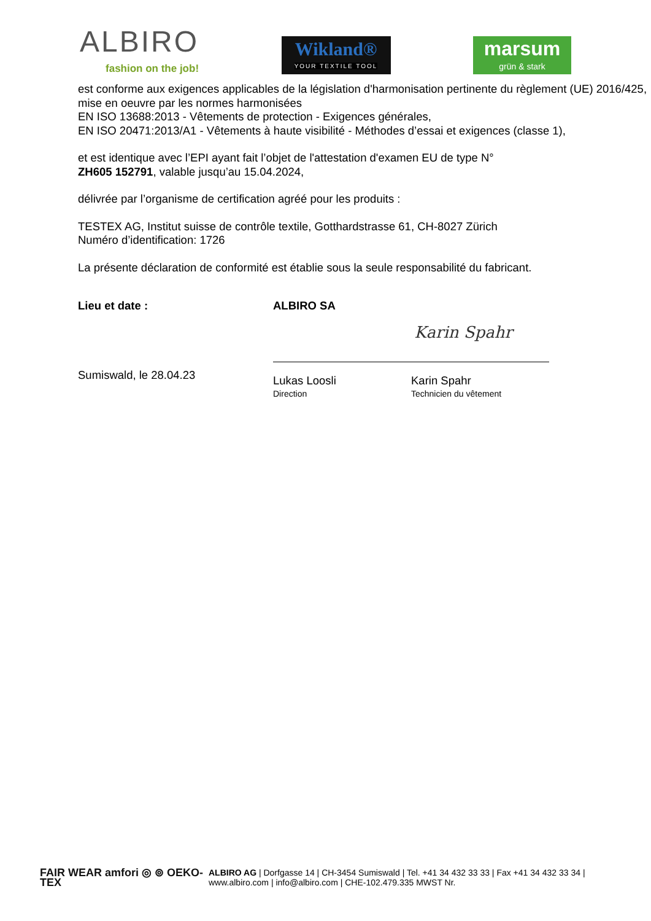ALBIRO
fashion on the job!
Wikland®
YOUR TEXTILE TOOL
marsum
grün & stark
est conforme aux exigences applicables de la législation d'harmonisation pertinente du règlement (UE) 2016/425, mise en oeuvre par les normes harmonisées
EN ISO 13688:2013 - Vêtements de protection - Exigences générales,
EN ISO 20471:2013/A1 - Vêtements à haute visibilité - Méthodes d’essai et exigences (classe 1),
et est identique avec l’EPI ayant fait l’objet de l'attestation d'examen EU de type N°
ZH605 152791, valable jusqu’au 15.04.2024,
délivrée par l’organisme de certification agréé pour les produits :
TESTEX AG, Institut suisse de contrôle textile, Gotthardstrasse 61, CH-8027 Zürich
Numéro d’identification: 1726
La présente déclaration de conformité est établie sous la seule responsabilité du fabricant.
Lieu et date :
Sumiswald, le 28.04.23
ALBIRO SA
Karin Spahr
Lukas Loosli
Direction
Karin Spahr
Technicien du vêtement
FAIR WEAR amfori ◎ ⊚ OEKO-TEX
ALBIRO AG | Dorfgasse 14 | CH-3454 Sumiswald | Tel. +41 34 432 33 33 | Fax +41 34 432 33 34 |
www.albiro.com | info@albiro.com | CHE-102.479.335 MWST Nr.